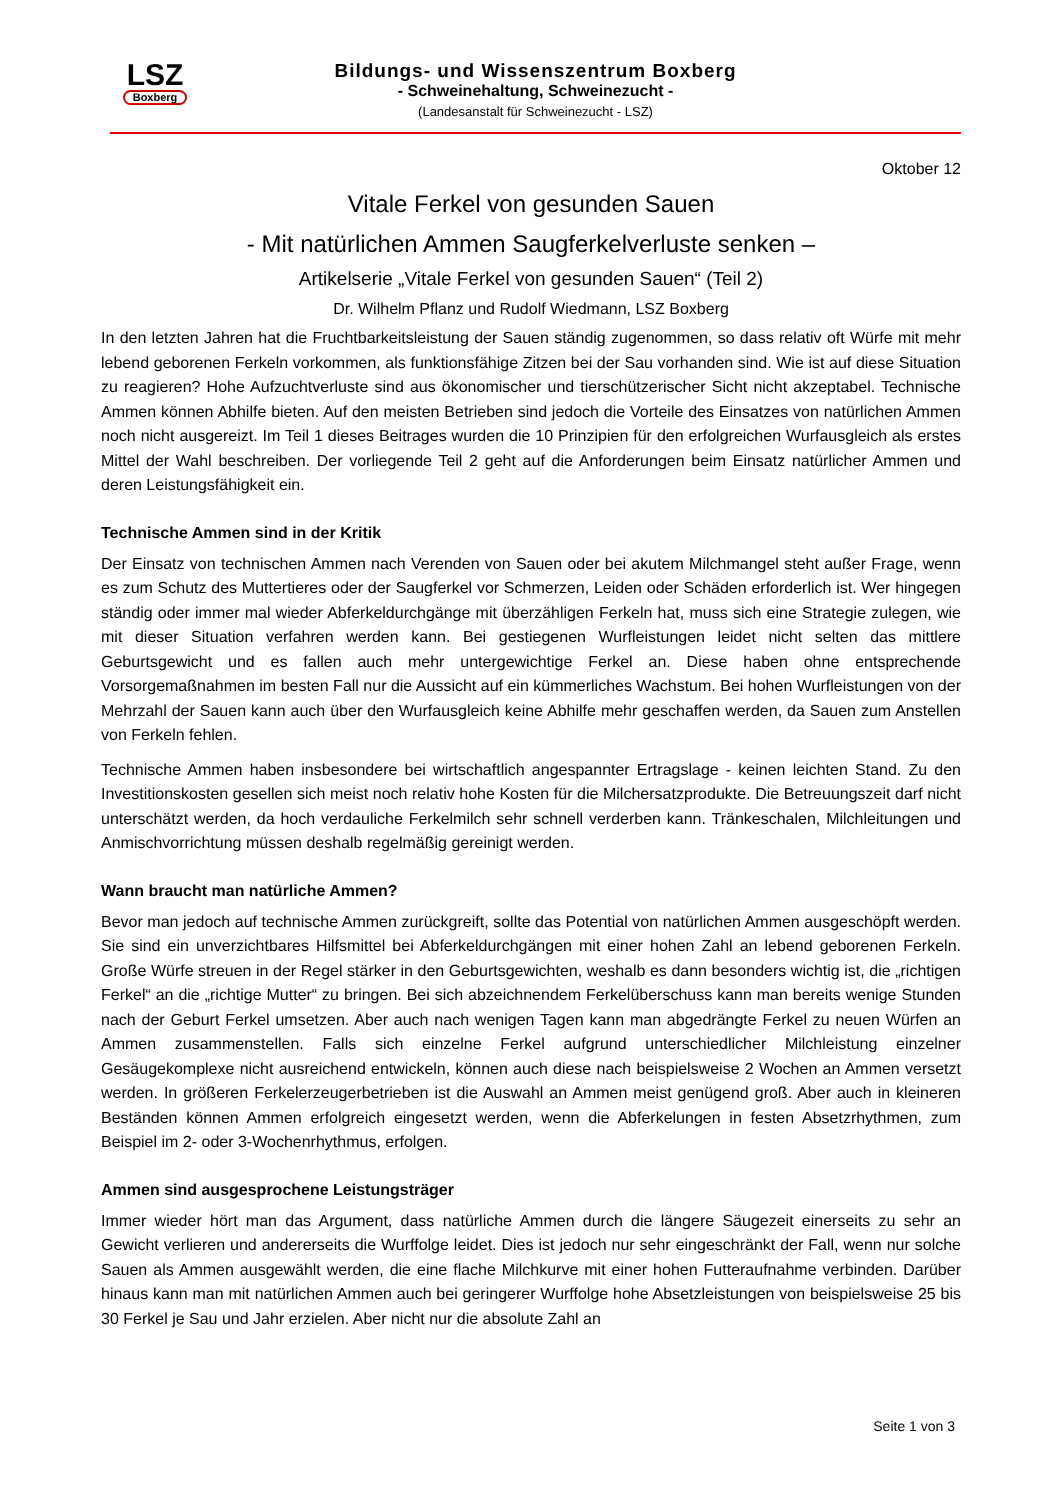LSZ
Boxberg
Bildungs- und Wissenszentrum Boxberg
- Schweinehaltung, Schweinezucht -
(Landesanstalt für Schweinezucht - LSZ)
Oktober 12
Vitale Ferkel von gesunden Sauen
- Mit natürlichen Ammen Saugferkelverluste senken –
Artikelserie „Vitale Ferkel von gesunden Sauen“ (Teil 2)
Dr. Wilhelm Pflanz und Rudolf Wiedmann, LSZ Boxberg
In den letzten Jahren hat die Fruchtbarkeitsleistung der Sauen ständig zugenommen, so dass relativ oft Würfe mit mehr lebend geborenen Ferkeln vorkommen, als funktionsfähige Zitzen bei der Sau vorhanden sind. Wie ist auf diese Situation zu reagieren? Hohe Aufzuchtverluste sind aus ökonomischer und tierschützerischer Sicht nicht akzeptabel. Technische Ammen können Abhilfe bieten. Auf den meisten Betrieben sind jedoch die Vorteile des Einsatzes von natürlichen Ammen noch nicht ausgereizt. Im Teil 1 dieses Beitrages wurden die 10 Prinzipien für den erfolgreichen Wurfausgleich als erstes Mittel der Wahl beschreiben. Der vorliegende Teil 2 geht auf die Anforderungen beim Einsatz natürlicher Ammen und deren Leistungsfähigkeit ein.
Technische Ammen sind in der Kritik
Der Einsatz von technischen Ammen nach Verenden von Sauen oder bei akutem Milchmangel steht außer Frage, wenn es zum Schutz des Muttertieres oder der Saugferkel vor Schmerzen, Leiden oder Schäden erforderlich ist. Wer hingegen ständig oder immer mal wieder Abferkeldurchgänge mit überzähligen Ferkeln hat, muss sich eine Strategie zulegen, wie mit dieser Situation verfahren werden kann. Bei gestiegenen Wurfleistungen leidet nicht selten das mittlere Geburtsgewicht und es fallen auch mehr untergewichtige Ferkel an. Diese haben ohne entsprechende Vorsorgemaßnahmen im besten Fall nur die Aussicht auf ein kümmerliches Wachstum. Bei hohen Wurfleistungen von der Mehrzahl der Sauen kann auch über den Wurfausgleich keine Abhilfe mehr geschaffen werden, da Sauen zum Anstellen von Ferkeln fehlen.
Technische Ammen haben insbesondere bei wirtschaftlich angespannter Ertragslage - keinen leichten Stand. Zu den Investitionskosten gesellen sich meist noch relativ hohe Kosten für die Milchersatzprodukte. Die Betreuungszeit darf nicht unterschätzt werden, da hoch verdauliche Ferkelmilch sehr schnell verderben kann. Tränkeschalen, Milchleitungen und Anmischvorrichtung müssen deshalb regelmäßig gereinigt werden.
Wann braucht man natürliche Ammen?
Bevor man jedoch auf technische Ammen zurückgreift, sollte das Potential von natürlichen Ammen ausgeschöpft werden. Sie sind ein unverzichtbares Hilfsmittel bei Abferkeldurchgängen mit einer hohen Zahl an lebend geborenen Ferkeln. Große Würfe streuen in der Regel stärker in den Geburtsgewichten, weshalb es dann besonders wichtig ist, die „richtigen Ferkel“ an die „richtige Mutter“ zu bringen. Bei sich abzeichnendem Ferkelüberschuss kann man bereits wenige Stunden nach der Geburt Ferkel umsetzen. Aber auch nach wenigen Tagen kann man abgedrängte Ferkel zu neuen Würfen an Ammen zusammenstellen. Falls sich einzelne Ferkel aufgrund unterschiedlicher Milchleistung einzelner Gesäugekomplexe nicht ausreichend entwickeln, können auch diese nach beispielsweise 2 Wochen an Ammen versetzt werden. In größeren Ferkelerzeugerbetrieben ist die Auswahl an Ammen meist genügend groß. Aber auch in kleineren Beständen können Ammen erfolgreich eingesetzt werden, wenn die Abferkelungen in festen Absetzrhythmen, zum Beispiel im 2- oder 3-Wochenrhythmus, erfolgen.
Ammen sind ausgesprochene Leistungsträger
Immer wieder hört man das Argument, dass natürliche Ammen durch die längere Säugezeit einerseits zu sehr an Gewicht verlieren und andererseits die Wurffolge leidet. Dies ist jedoch nur sehr eingeschränkt der Fall, wenn nur solche Sauen als Ammen ausgewählt werden, die eine flache Milchkurve mit einer hohen Futteraufnahme verbinden. Darüber hinaus kann man mit natürlichen Ammen auch bei geringerer Wurffolge hohe Absetzleistungen von beispielsweise 25 bis 30 Ferkel je Sau und Jahr erzielen. Aber nicht nur die absolute Zahl an
Seite 1 von 3